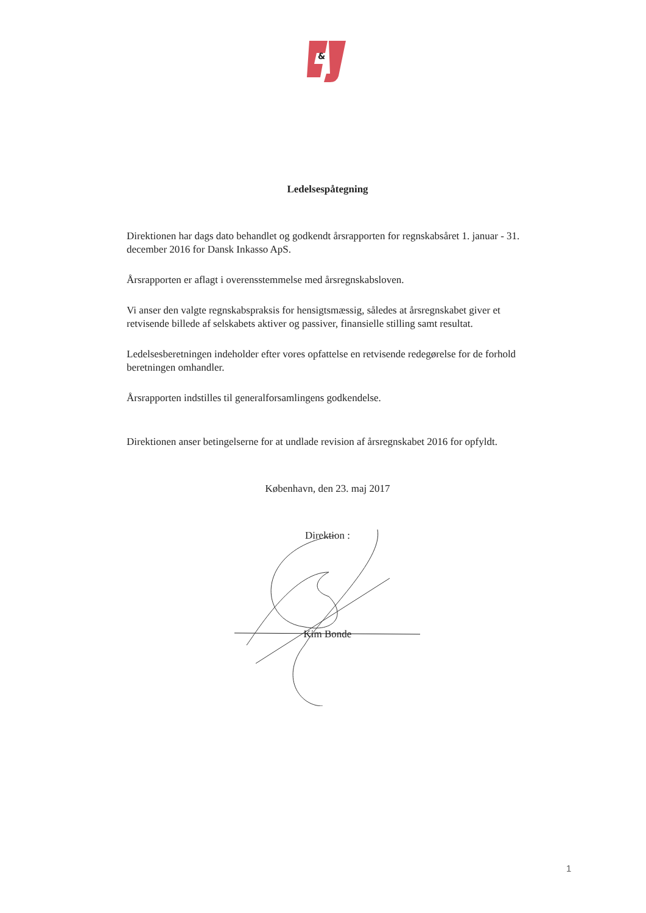&
Ledelsespåtegning
Direktionen har dags dato behandlet og godkendt årsrapporten for regnskabsåret 1. januar - 31. december 2016 for Dansk Inkasso ApS.
Årsrapporten er aflagt i overensstemmelse med årsregnskabsloven.
Vi anser den valgte regnskabspraksis for hensigtsmæssig, således at årsregnskabet giver et retvisende billede af selskabets aktiver og passiver, finansielle stilling samt resultat.
Ledelsesberetningen indeholder efter vores opfattelse en retvisende redegørelse for de forhold beretningen omhandler.
Årsrapporten indstilles til generalforsamlingens godkendelse.
Direktionen anser betingelserne for at undlade revision af årsregnskabet 2016 for opfyldt.
København, den 23. maj 2017
Direktion :
Kim Bonde
1